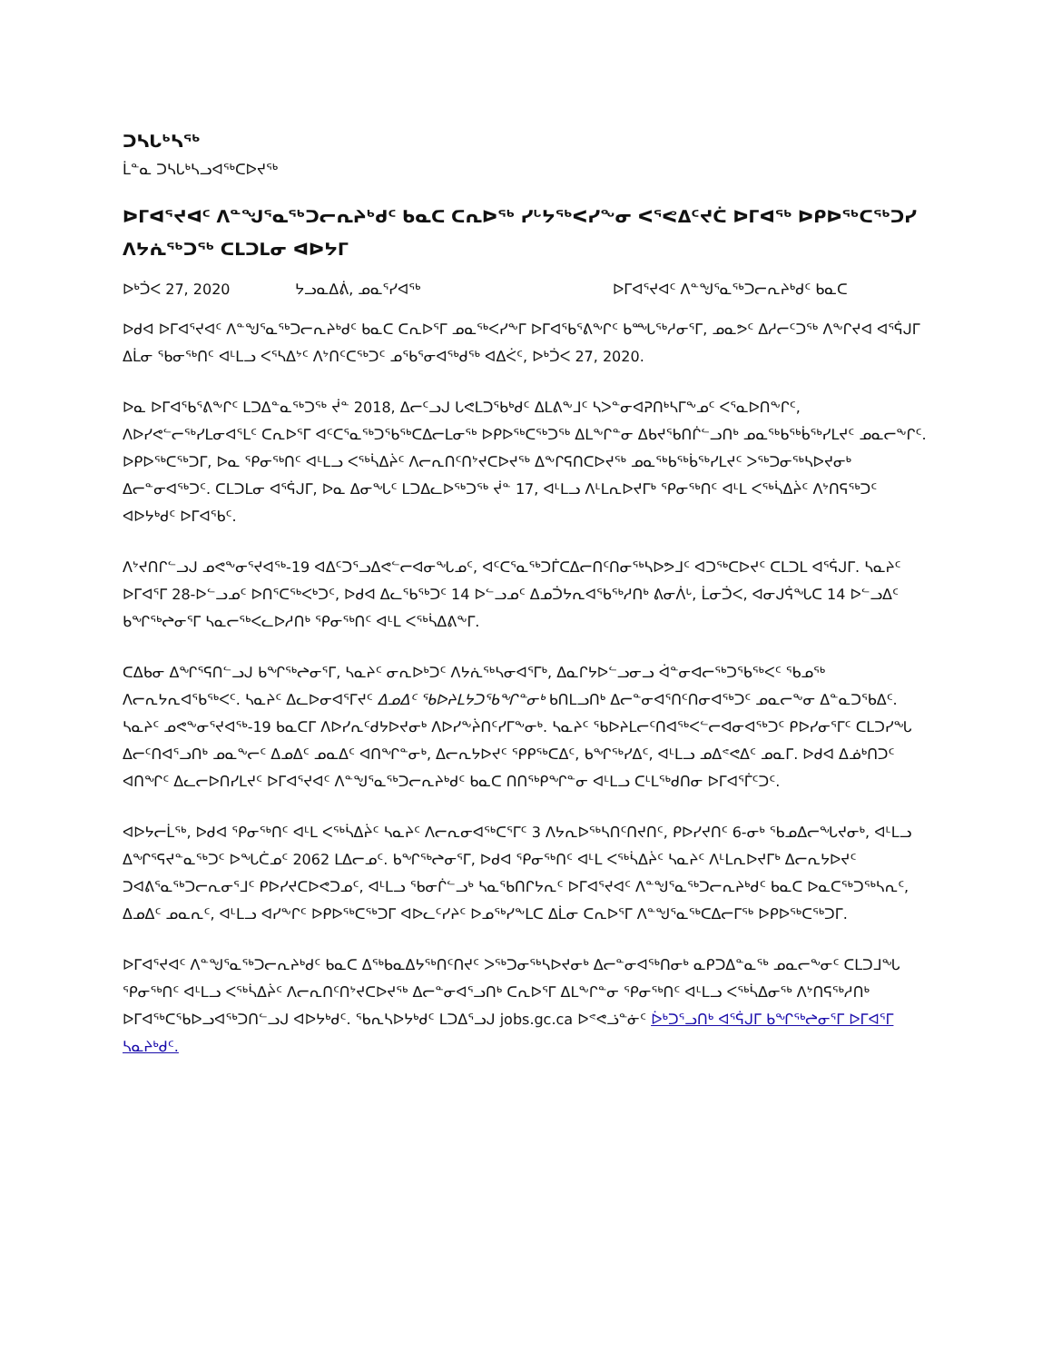ᑐᓴᒐᒃᓴᖅ
ᒫᓐᓇ ᑐᓴᒐᒃᓴᓗᐊᖅᑕᐅᔪᖅ
ᐅᒥᐊᕐᔪᐊᑦ ᐱᓐᖑᕐᓇᖅᑐᓕᕆᔨᒃᑯᑦ ᑲᓇᑕ ᑕᕆᐅᖅ ᓯᒡᔭᖅᐸᓯᖕᓂ ᐸᕐᕙᐃᑦᔪᑖ ᐅᒥᐊᖅ ᐅᑭᐅᖅᑕᖅᑐᓯ ᐱᔭᕇᖅᑐᖅ ᑕᒪᑐᒪᓂ ᐊᐅᔭᒥ
ᐅᒃᑑᐸ 27, 2020 ᔭᓗᓇᐃᕖ, ᓄᓇᕐᓯᐊᖅ ᐅᒥᐊᕐᔪᐊᑦ ᐱᓐᖑᕐᓇᖅᑐᓕᕆᔨᒃᑯᑦ ᑲᓇᑕ
ᐅᑯᐊ ᐅᒥᐊᕐᔪᐊᑦ ᐱᓐᖑᕐᓇᖅᑐᓕᕆᔨᒃᑯᑦ ᑲᓇᑕ ᑕᕆᐅᕐᒥ ᓄᓇᖅᐸᓯᖕᒥ ᐅᒥᐊᖃᕐᕕᖕᒋᑦ ᑲᙵᖅᓱᓂᕐᒥ, ᓄᓇᕗᑦ ᐃᓱᓕᑦᑐᖅ ᐱᖕᒋᔪᐊ ᐊᕐᕌᒍᒥ ᐃᒫᓂ ᖃᓂᖅᑎᑦ ᐊᒻᒪᓗ ᐸᕐᓴᐃᔾᑦ ᐱᔾᑎᑦᑕᖅᑐᑦ ᓄᖃᕐᓂᐊᖅᑯᖅ ᐊᐃᐹᑦ, ᐅᒃᑑᐸ 27, 2020.
ᐅᓇ ᐅᒥᐊᖃᕐᕕᖕᒋᑦ ᒪᑐᐃᓐᓇᖅᑐᖅ ᔫᓐ 2018, ᐃᓕᑦᓗᒍ ᒐᕙᒪᑐᖃᒃᑯᑦ ᐃᒪᕕᖕᒧᑦ ᓴᐳᓐᓂᐊᕈᑎᒃᓴᒥᖕᓄᑦ ᐸᕐᓇᐅᑎᖕᒋᑦ, ᐱᐅᓯᕙᓪᓕᖅᓯᒪᓂᐊᕐᒪᑦ ᑕᕆᐅᕐᒥ ᐊᑦᑕᕐᓇᖅᑐᖃᖅᑕᐃᓕᒪᓂᖅ ᐅᑭᐅᖅᑕᖅᑐᖅ ᐃᒪᖕᒋᓐᓂ ᐃᑲᔪᖃᑎᒌᓪᓗᑎᒃ ᓄᓇᖅᑲᖅᑳᖅᓯᒪᔪᑦ ᓄᓇᓕᖕᒋᑦ. ᐅᑭᐅᖅᑕᖅᑐᒥ, ᐅᓇ ᕿᓂᖅᑎᑦ ᐊᒻᒪᓗ ᐸᖅᓵᐃᔩᑦ ᐱᓕᕆᑎᑦᑎᔾᔪᑕᐅᔪᖅ ᐃᖕᒋᕋᑎᑕᐅᔪᖅ ᓄᓇᖅᑲᖅᑳᖅᓯᒪᔪᑦ ᐳᖅᑐᓂᖅᓴᐅᔪᓂᒃ ᐃᓕᓐᓂᐊᖅᑐᑦ. ᑕᒪᑐᒪᓂ ᐊᕐᕌᒍᒥ, ᐅᓇ ᐃᓂᖓᑦ ᒪᑐᐃᓚᐅᖅᑐᖅ ᔫᓐ 17, ᐊᒻᒪᓗ ᐱᒻᒪᕆᐅᔪᒥᒃ ᕿᓂᖅᑎᑦ ᐊᒻᒪ ᐸᖅᓵᐃᔩᑦ ᐱᔾᑎᕋᖅᑐᑦ ᐊᐅᔭᒃᑯᑦ ᐅᒥᐊᖃᑦ.
ᐱᔾᔪᑎᒋᓪᓗᒍ ᓄᕙᖕᓂᕐᔪᐊᖅ-19 ᐊᐃᑦᑐᕐᓗᐃᕙᓪᓕᐊᓂᖓᓄᑦ, ᐊᑦᑕᕐᓇᖅᑐᒦᑕᐃᓕᑎᑦᑎᓂᖅᓴᐅᕗᒧᑦ ᐊᑐᖅᑕᐅᔪᑦ ᑕᒪᑐᒪ ᐊᕐᕌᒍᒥ. ᓴᓇᔨᑦ ᐅᒥᐊᕐᒥ 28-ᐅᓪᓗᓄᑦ ᐅᑎᕐᑕᖅᐸᒃᑐᑦ, ᐅᑯᐊ ᐃᓚᖃᖅᑐᑦ 14 ᐅᓪᓗᓄᑦ ᐃᓄᑑᔭᕆᐊᖃᖅᓱᑎᒃ ᕕᓂᐲᒡ, ᒫᓂᑑᐸ, ᐊᓂᒍᕌᖓᑕ 14 ᐅᓪᓗᐃᑦ ᑲᖏᖅᖠᓂᕐᒥ ᓴᓇᓕᖅᐸᓚᐅᓱᑎᒃ ᕿᓂᖅᑎᑦ ᐊᒻᒪ ᐸᖅᓵᐃᕕᖕᒥ.
ᑕᐃᑲᓂ ᐃᖏᕐᕋᑎᓪᓗᒍ ᑲᖏᖅᖠᓂᕐᒥ, ᓴᓇᔨᑦ ᓂᕆᐅᒃᑐᑦ ᐱᔭᕇᖅᓴᓂᐊᕐᒥᒃ, ᐃᓇᒋᔭᐅᓪᓗᓂᓗ ᐋᓐᓂᐊᓕᖅᑐᖃᖅᐸᑦ ᖃᓄᖅ ᐱᓕᕆᔭᕆᐊᖃᖅᐸᑦ. ᓴᓇᔨᑦ ᐃᓚᐅᓂᐊᕐᒥᔪᑦ ᐃᓄᐃᑦ ᖃᐅᔨᒪᔭᑐᖃᖏᓐᓂᒃ ᑲᑎᒪᓗᑎᒃ ᐃᓕᓐᓂᐊᕐᑎᑦᑎᓂᐊᖅᑐᑦ ᓄᓇᓕᖕᓂ ᐃᓐᓇᑐᖃᐃᑦ. ᓴᓇᔨᑦ ᓄᕙᖕᓂᕐᔪᐊᖅ-19 ᑲᓇᑕᒥ ᐱᐅᓯᕆᑦᑯᔭᐅᔪᓂᒃ ᐱᐅᓯᖕᔩᑎᑦᓯᒥᖕᓂᒃ. ᓴᓇᔨᑦ ᖃᐅᔨᒪᓕᑦᑎᐊᖅᐸᓪᓕᐊᓂᐊᖅᑐᑦ ᑭᐅᓯᓂᕐᒥᑦ ᑕᒪᑐᓯᖓ ᐃᓕᑦᑎᐊᕐᓗᑎᒃ ᓄᓇᖕᓕᑦ ᐃᓄᐃᑦ ᓄᓇᐃᑦ ᐊᑎᖏᓐᓂᒃ, ᐃᓕᕆᔭᐅᔪᑦ ᕿᑭᖅᑕᐃᑦ, ᑲᖏᖅᓯᐃᑦ, ᐊᒻᒪᓗ ᓄᐃᕝᕙᐃᑦ ᓄᓇᒥ. ᐅᑯᐊ ᐃᓅᒃᑎᑐᑦ ᐊᑎᖏᑦ ᐃᓚᓕᐅᑎᓯᒪᔪᑦ ᐅᒥᐊᕐᔪᐊᑦ ᐱᓐᖑᕐᓇᖅᑐᓕᕆᔨᒃᑯᑦ ᑲᓇᑕ ᑎᑎᖅᑭᖏᓐᓂ ᐊᒻᒪᓗ ᑕᒻᒪᖅᑯᑎᓂ ᐅᒥᐊᕐᒦᑦᑐᑦ.
ᐊᐅᔭᓕᒫᖅ, ᐅᑯᐊ ᕿᓂᖅᑎᑦ ᐊᒻᒪ ᐸᖅᓵᐃᔩᑦ ᓴᓇᔨᑦ ᐱᓕᕆᓂᐊᖅᑕᕐᒥᑦ 3 ᐱᔭᕆᐅᖅᓴᑎᑦᑎᔪᑎᑦ, ᑭᐅᓯᔪᑎᑦ 6-ᓂᒃ ᖃᓄᐃᓕᖓᔪᓂᒃ, ᐊᒻᒪᓗ ᐃᖏᕐᕋᔪᓐᓇᖅᑐᑦ ᐅᖓᑖᓄᑦ 2062 ᒪᐃᓕᓄᑦ. ᑲᖏᖅᖠᓂᕐᒥ, ᐅᑯᐊ ᕿᓂᖅᑎᑦ ᐊᒻᒪ ᐸᖅᓵᐃᔩᑦ ᓴᓇᔨᑦ ᐱᒻᒪᕆᐅᔪᒥᒃ ᐃᓕᕆᔭᐅᔪᑦ ᑐᐊᕕᕐᓇᖅᑐᓕᕆᓂᕐᒧᑦ ᑭᐅᓯᔪᑕᐅᕙᑐᓄᑦ, ᐊᒻᒪᓗ ᖃᓂᒌᓪᓗᒃ ᓴᓇᖃᑎᒋᔭᕆᑦ ᐅᒥᐊᕐᔪᐊᑦ ᐱᓐᖑᕐᓇᖅᑐᓕᕆᔨᒃᑯᑦ ᑲᓇᑕ ᐅᓇᑕᖅᑐᖅᓴᕆᑦ, ᐃᓄᐃᑦ ᓄᓇᕆᑦ, ᐊᒻᒪᓗ ᐊᓯᖕᒋᑦ ᐅᑭᐅᖅᑕᖅᑐᒥ ᐊᐅᓚᑦᓯᔨᑦ ᐅᓄᖅᓯᖕᒪᑕ ᐃᒫᓂ ᑕᕆᐅᕐᒥ ᐱᓐᖑᕐᓇᖅᑕᐃᓕᒥᖅ ᐅᑭᐅᖅᑕᖅᑐᒥ.
ᐅᒥᐊᕐᔪᐊᑦ ᐱᓐᖑᕐᓇᖅᑐᓕᕆᔨᒃᑯᑦ ᑲᓇᑕ ᐃᖅᑲᓇᐃᔭᖅᑎᑦᑎᔪᑦ ᐳᖅᑐᓂᖅᓴᐅᔪᓂᒃ ᐃᓕᓐᓂᐊᖅᑎᓂᒃ ᓇᑭᑐᐃᓐᓇᖅ ᓄᓇᓕᖕᓂᑦ ᑕᒪᑐᒧᖓ ᕿᓂᖅᑎᑦ ᐊᒻᒪᓗ ᐸᖅᓵᐃᔩᑦ ᐱᓕᕆᑎᑦᑎᔾᔪᑕᐅᔪᖅ ᐃᓕᓐᓂᐊᕐᓗᑎᒃ ᑕᕆᐅᕐᒥ ᐃᒪᖕᒋᓐᓂ ᕿᓂᖅᑎᑦ ᐊᒻᒪᓗ ᐸᖅᓵᐃᓂᖅ ᐱᔾᑎᕋᖅᓱᑎᒃ ᐅᒥᐊᖅᑕᖃᐅᓗᐊᖅᑐᑎᓪᓗᒍ ᐊᐅᔭᒃᑯᑦ. ᖃᕆᓴᐅᔭᒃᑯᑦ ᒪᑐᐃᕐᓗᒍ jobs.gc.ca ᐅᕝᕙᓘᓐᓃᑦ ᐆᒃᑐᕐᓗᑎᒃ ᐊᕐᕌᒍᒥ ᑲᖏᖅᖠᓂᕐᒥ ᐅᒥᐊᕐᒥ ᓴᓇᔨᒃᑯᑦ.